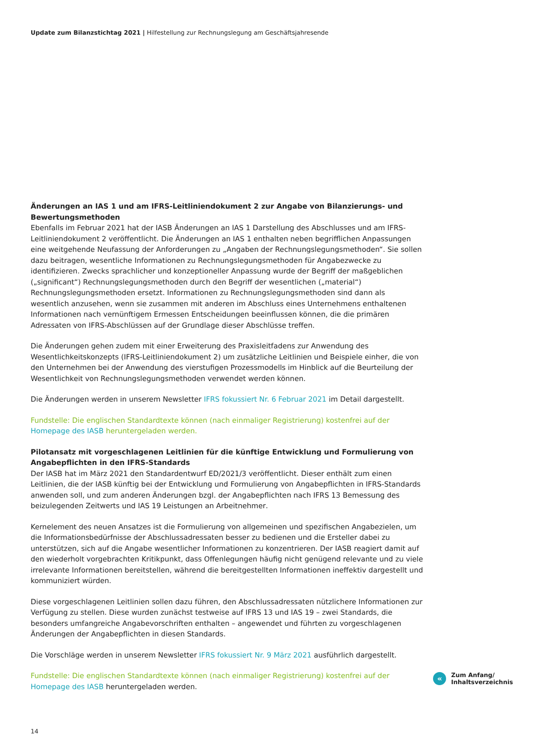Update zum Bilanzstichtag 2021 | Hilfestellung zur Rechnungslegung am Geschäftsjahresende
Änderungen an IAS 1 und am IFRS-Leitliniendokument 2 zur Angabe von Bilanzierungs- und Bewertungsmethoden
Ebenfalls im Februar 2021 hat der IASB Änderungen an IAS 1 Darstellung des Abschlusses und am IFRS-Leitliniendokument 2 veröffentlicht. Die Änderungen an IAS 1 enthalten neben begrifflichen Anpassungen eine weitgehende Neufassung der Anforderungen zu „Angaben der Rechnungslegungsmethoden“. Sie sollen dazu beitragen, wesentliche Informationen zu Rechnungslegungsmethoden für Angabezwecke zu identifizieren. Zwecks sprachlicher und konzeptioneller Anpassung wurde der Begriff der maßgeblichen („significant“) Rechnungslegungsmethoden durch den Begriff der wesentlichen („material“) Rechnungslegungsmethoden ersetzt. Informationen zu Rechnungslegungsmethoden sind dann als wesentlich anzusehen, wenn sie zusammen mit anderen im Abschluss eines Unternehmens enthaltenen Informationen nach vernünftigem Ermessen Entscheidungen beeinflussen können, die die primären Adressaten von IFRS-Abschlüssen auf der Grundlage dieser Abschlüsse treffen.
Die Änderungen gehen zudem mit einer Erweiterung des Praxisleitfadens zur Anwendung des Wesentlichkeitskonzepts (IFRS-Leitliniendokument 2) um zusätzliche Leitlinien und Beispiele einher, die von den Unternehmen bei der Anwendung des vierstufigen Prozessmodells im Hinblick auf die Beurteilung der Wesentlichkeit von Rechnungslegungsmethoden verwendet werden können.
Die Änderungen werden in unserem Newsletter IFRS fokussiert Nr. 6 Februar 2021 im Detail dargestellt.
Fundstelle: Die englischen Standardtexte können (nach einmaliger Registrierung) kostenfrei auf der Homepage des IASB heruntergeladen werden.
Pilotansatz mit vorgeschlagenen Leitlinien für die künftige Entwicklung und Formulierung von Angabepflichten in den IFRS-Standards
Der IASB hat im März 2021 den Standardentwurf ED/2021/3 veröffentlicht. Dieser enthält zum einen Leitlinien, die der IASB künftig bei der Entwicklung und Formulierung von Angabepflichten in IFRS-Standards anwenden soll, und zum anderen Änderungen bzgl. der Angabepflichten nach IFRS 13 Bemessung des beizulegenden Zeitwerts und IAS 19 Leistungen an Arbeitnehmer.
Kernelement des neuen Ansatzes ist die Formulierung von allgemeinen und spezifischen Angabezielen, um die Informationsbedürfnisse der Abschlussadressaten besser zu bedienen und die Ersteller dabei zu unterstützen, sich auf die Angabe wesentlicher Informationen zu konzentrieren. Der IASB reagiert damit auf den wiederholt vorgebrachten Kritikpunkt, dass Offenlegungen häufig nicht genügend relevante und zu viele irrelevante Informationen bereitstellen, während die bereitgestellten Informationen ineffektiv dargestellt und kommuniziert würden.
Diese vorgeschlagenen Leitlinien sollen dazu führen, den Abschlussadressaten nützlichere Informationen zur Verfügung zu stellen. Diese wurden zunächst testweise auf IFRS 13 und IAS 19 – zwei Standards, die besonders umfangreiche Angabevorschriften enthalten – angewendet und führten zu vorgeschlagenen Änderungen der Angabepflichten in diesen Standards.
Die Vorschläge werden in unserem Newsletter IFRS fokussiert Nr. 9 März 2021 ausführlich dargestellt.
Fundstelle: Die englischen Standardtexte können (nach einmaliger Registrierung) kostenfrei auf der Homepage des IASB heruntergeladen werden.
«
Zum Anfang/
Inhaltsverzeichnis
14